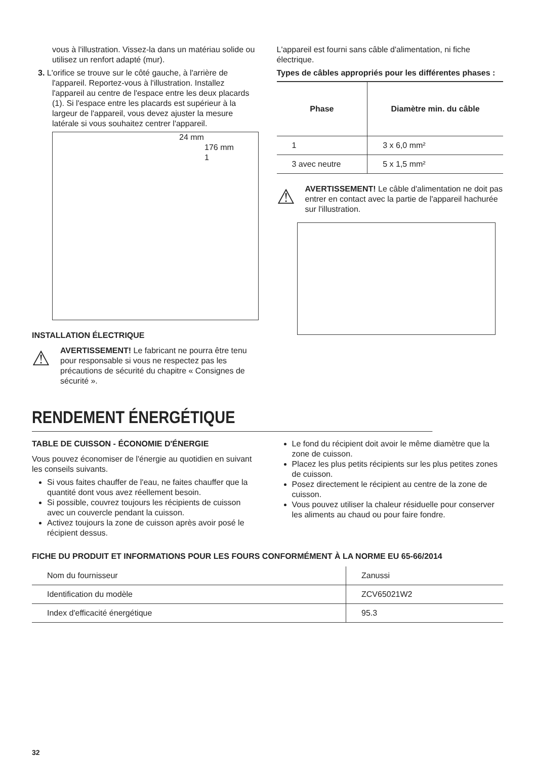vous à l'illustration. Vissez-la dans un matériau solide ou utilisez un renfort adapté (mur).
3. L'orifice se trouve sur le côté gauche, à l'arrière de l'appareil. Reportez-vous à l'illustration. Installez l'appareil au centre de l'espace entre les deux placards (1). Si l'espace entre les placards est supérieur à la largeur de l'appareil, vous devez ajuster la mesure latérale si vous souhaitez centrer l'appareil.
24 mm 176 mm 1
INSTALLATION ÉLECTRIQUE
⚠
AVERTISSEMENT! Le fabricant ne pourra être tenu pour responsable si vous ne respectez pas les précautions de sécurité du chapitre « Consignes de sécurité ».
L'appareil est fourni sans câble d'alimentation, ni fiche électrique.
Types de câbles appropriés pour les différentes phases :
| Phase | Diamètre min. du câble |
| --- | --- |
| 1 | 3 x 6,0 mm² |
| 3 avec neutre | 5 x 1,5 mm² |
⚠
AVERTISSEMENT! Le câble d'alimentation ne doit pas entrer en contact avec la partie de l'appareil hachurée sur l'illustration.
RENDEMENT ÉNERGÉTIQUE
TABLE DE CUISSON - ÉCONOMIE D'ÉNERGIE
Vous pouvez économiser de l'énergie au quotidien en suivant les conseils suivants.
Si vous faites chauffer de l'eau, ne faites chauffer que la quantité dont vous avez réellement besoin.
Si possible, couvrez toujours les récipients de cuisson avec un couvercle pendant la cuisson.
Activez toujours la zone de cuisson après avoir posé le récipient dessus.
Le fond du récipient doit avoir le même diamètre que la zone de cuisson.
Placez les plus petits récipients sur les plus petites zones de cuisson.
Posez directement le récipient au centre de la zone de cuisson.
Vous pouvez utiliser la chaleur résiduelle pour conserver les aliments au chaud ou pour faire fondre.
FICHE DU PRODUIT ET INFORMATIONS POUR LES FOURS CONFORMÉMENT À LA NORME EU 65-66/2014
| Nom du fournisseur | Zanussi |
| Identification du modèle | ZCV65021W2 |
| Index d'efficacité énergétique | 95.3 |
32